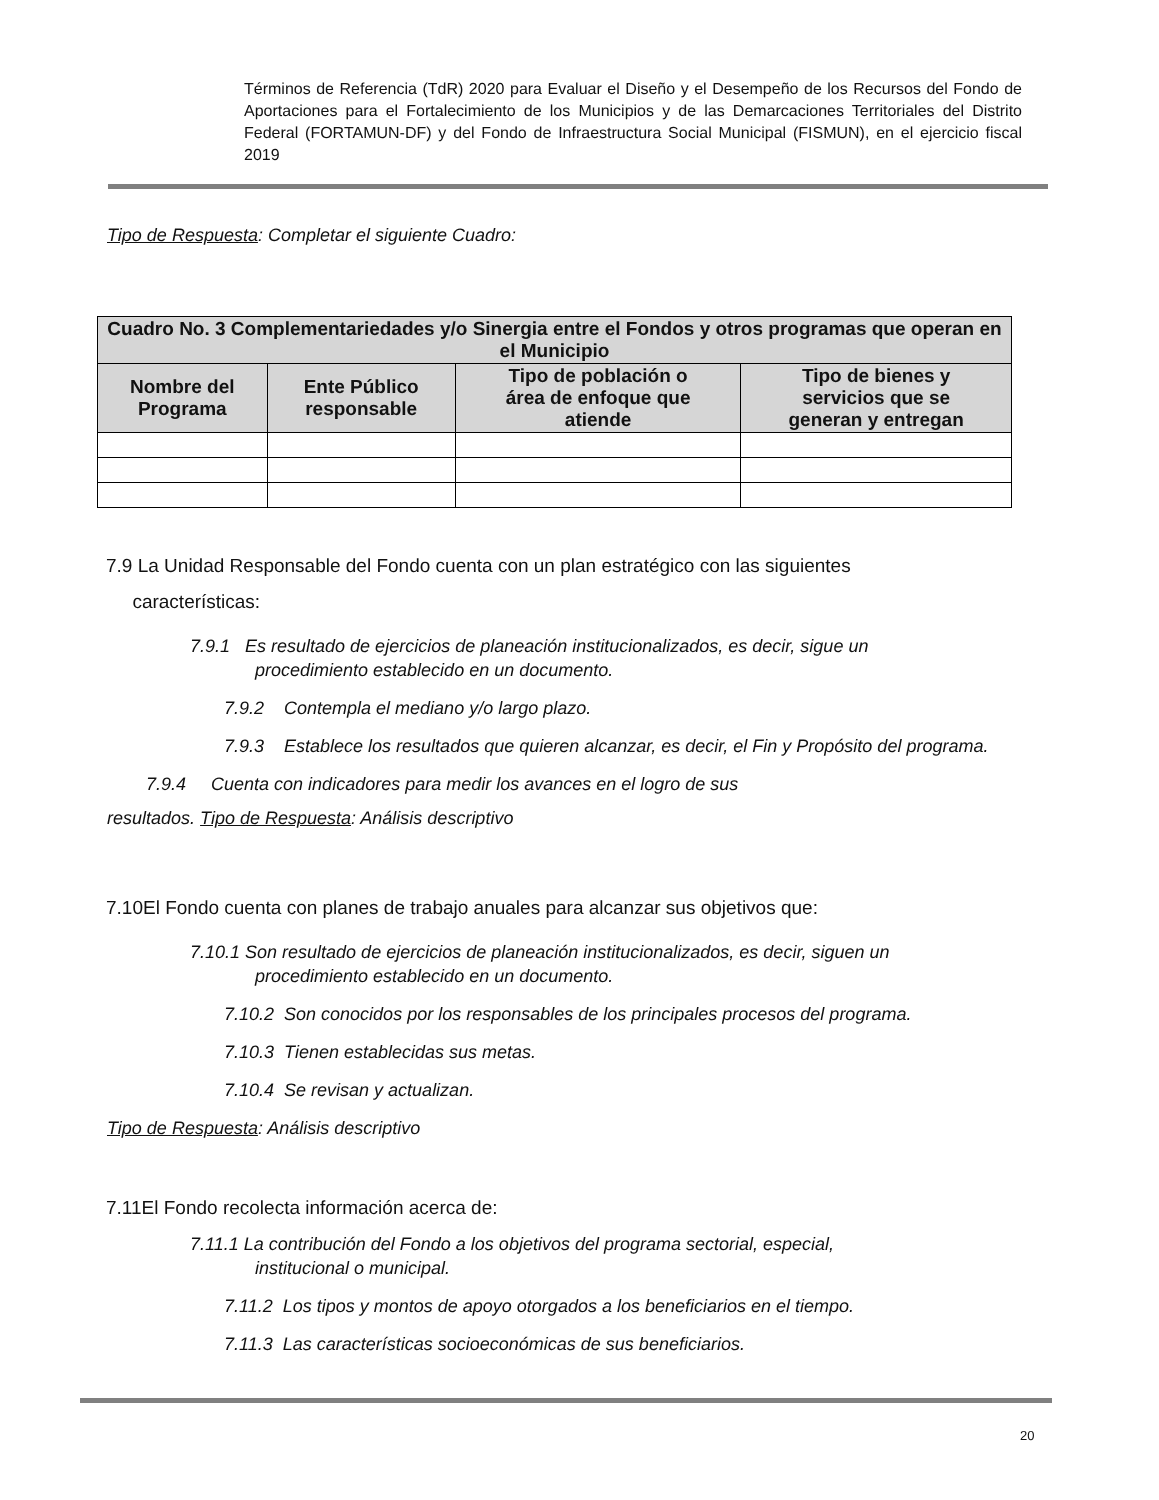Términos de Referencia (TdR) 2020 para Evaluar el Diseño y el Desempeño de los Recursos del Fondo de Aportaciones para el Fortalecimiento de los Municipios y de las Demarcaciones Territoriales del Distrito Federal (FORTAMUN-DF) y del Fondo de Infraestructura Social Municipal (FISMUN), en el ejercicio fiscal 2019
Tipo de Respuesta: Completar el siguiente Cuadro:
| Cuadro No. 3 Complementariedades y/o Sinergia entre el Fondos y otros programas que operan en el Municipio | | | |
| --- | --- | --- | --- |
| Nombre del Programa | Ente Público responsable | Tipo de población o área de enfoque que atiende | Tipo de bienes y servicios que se generan y entregan |
7.9 La Unidad Responsable del Fondo cuenta con un plan estratégico con las siguientes
características:
7.9.1 Es resultado de ejercicios de planeación institucionalizados, es decir, sigue un
procedimiento establecido en un documento.
7.9.2 Contempla el mediano y/o largo plazo.
7.9.3 Establece los resultados que quieren alcanzar, es decir, el Fin y Propósito del programa.
7.9.4 Cuenta con indicadores para medir los avances en el logro de sus
resultados. Tipo de Respuesta: Análisis descriptivo
7.10El Fondo cuenta con planes de trabajo anuales para alcanzar sus objetivos que:
7.10.1 Son resultado de ejercicios de planeación institucionalizados, es decir, siguen un
procedimiento establecido en un documento.
7.10.2 Son conocidos por los responsables de los principales procesos del programa.
7.10.3 Tienen establecidas sus metas.
7.10.4 Se revisan y actualizan.
Tipo de Respuesta: Análisis descriptivo
7.11El Fondo recolecta información acerca de:
7.11.1 La contribución del Fondo a los objetivos del programa sectorial, especial,
institucional o municipal.
7.11.2 Los tipos y montos de apoyo otorgados a los beneficiarios en el tiempo.
7.11.3 Las características socioeconómicas de sus beneficiarios.
20